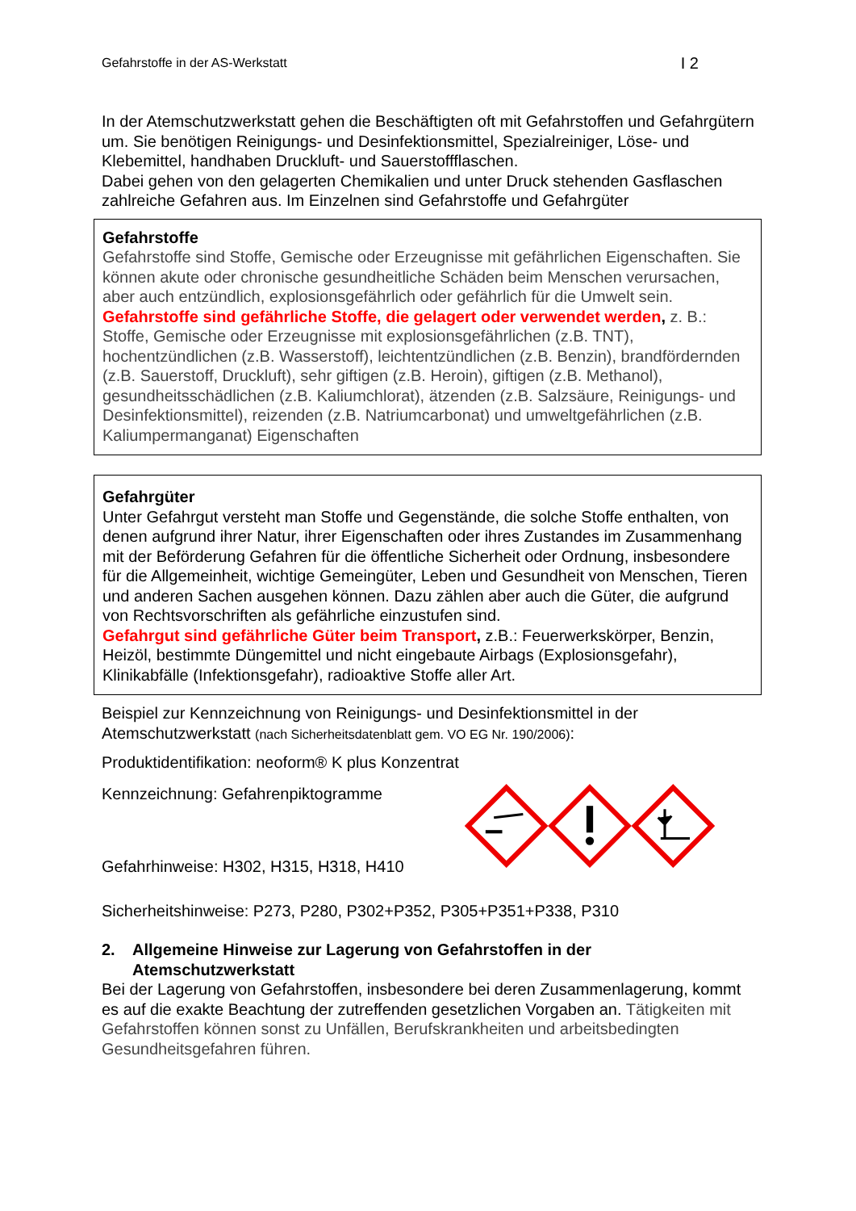Gefahrstoffe in der AS-Werkstatt I 2
In der Atemschutzwerkstatt gehen die Beschäftigten oft mit Gefahrstoffen und Gefahrgütern um. Sie benötigen Reinigungs- und Desinfektionsmittel, Spezialreiniger, Löse- und Klebemittel, handhaben Druckluft- und Sauerstoffflaschen.
Dabei gehen von den gelagerten Chemikalien und unter Druck stehenden Gasflaschen zahlreiche Gefahren aus. Im Einzelnen sind Gefahrstoffe und Gefahrgüter
Gefahrstoffe
Gefahrstoffe sind Stoffe, Gemische oder Erzeugnisse mit gefährlichen Eigenschaften. Sie können akute oder chronische gesundheitliche Schäden beim Menschen verursachen, aber auch entzündlich, explosionsgefährlich oder gefährlich für die Umwelt sein.
Gefahrstoffe sind gefährliche Stoffe, die gelagert oder verwendet werden, z. B.: Stoffe, Gemische oder Erzeugnisse mit explosionsgefährlichen (z.B. TNT), hochentzündlichen (z.B. Wasserstoff), leichtentzündlichen (z.B. Benzin), brandfördernden (z.B. Sauerstoff, Druckluft), sehr giftigen (z.B. Heroin), giftigen (z.B. Methanol), gesundheitsschädlichen (z.B. Kaliumchlorat), ätzenden (z.B. Salzsäure, Reinigungs- und Desinfektionsmittel), reizenden (z.B. Natriumcarbonat) und umweltgefährlichen (z.B. Kaliumpermanganat) Eigenschaften
Gefahrgüter
Unter Gefahrgut versteht man Stoffe und Gegenstände, die solche Stoffe enthalten, von denen aufgrund ihrer Natur, ihrer Eigenschaften oder ihres Zustandes im Zusammenhang mit der Beförderung Gefahren für die öffentliche Sicherheit oder Ordnung, insbesondere für die Allgemeinheit, wichtige Gemeingüter, Leben und Gesundheit von Menschen, Tieren und anderen Sachen ausgehen können. Dazu zählen aber auch die Güter, die aufgrund von Rechtsvorschriften als gefährliche einzustufen sind.
Gefahrgut sind gefährliche Güter beim Transport, z.B.: Feuerwerkskörper, Benzin, Heizöl, bestimmte Düngemittel und nicht eingebaute Airbags (Explosionsgefahr), Klinikabfälle (Infektionsgefahr), radioaktive Stoffe aller Art.
Beispiel zur Kennzeichnung von Reinigungs- und Desinfektionsmittel in der Atemschutzwerkstatt (nach Sicherheitsdatenblatt gem. VO EG Nr. 190/2006):
Produktidentifikation: neoform® K plus Konzentrat
Kennzeichnung: Gefahrenpiktogramme
Gefahrhinweise: H302, H315, H318, H410
Sicherheitshinweise: P273, P280, P302+P352, P305+P351+P338, P310
2. Allgemeine Hinweise zur Lagerung von Gefahrstoffen in der Atemschutzwerkstatt
Bei der Lagerung von Gefahrstoffen, insbesondere bei deren Zusammenlagerung, kommt es auf die exakte Beachtung der zutreffenden gesetzlichen Vorgaben an. Tätigkeiten mit Gefahrstoffen können sonst zu Unfällen, Berufskrankheiten und arbeitsbedingten Gesundheitsgefahren führen.